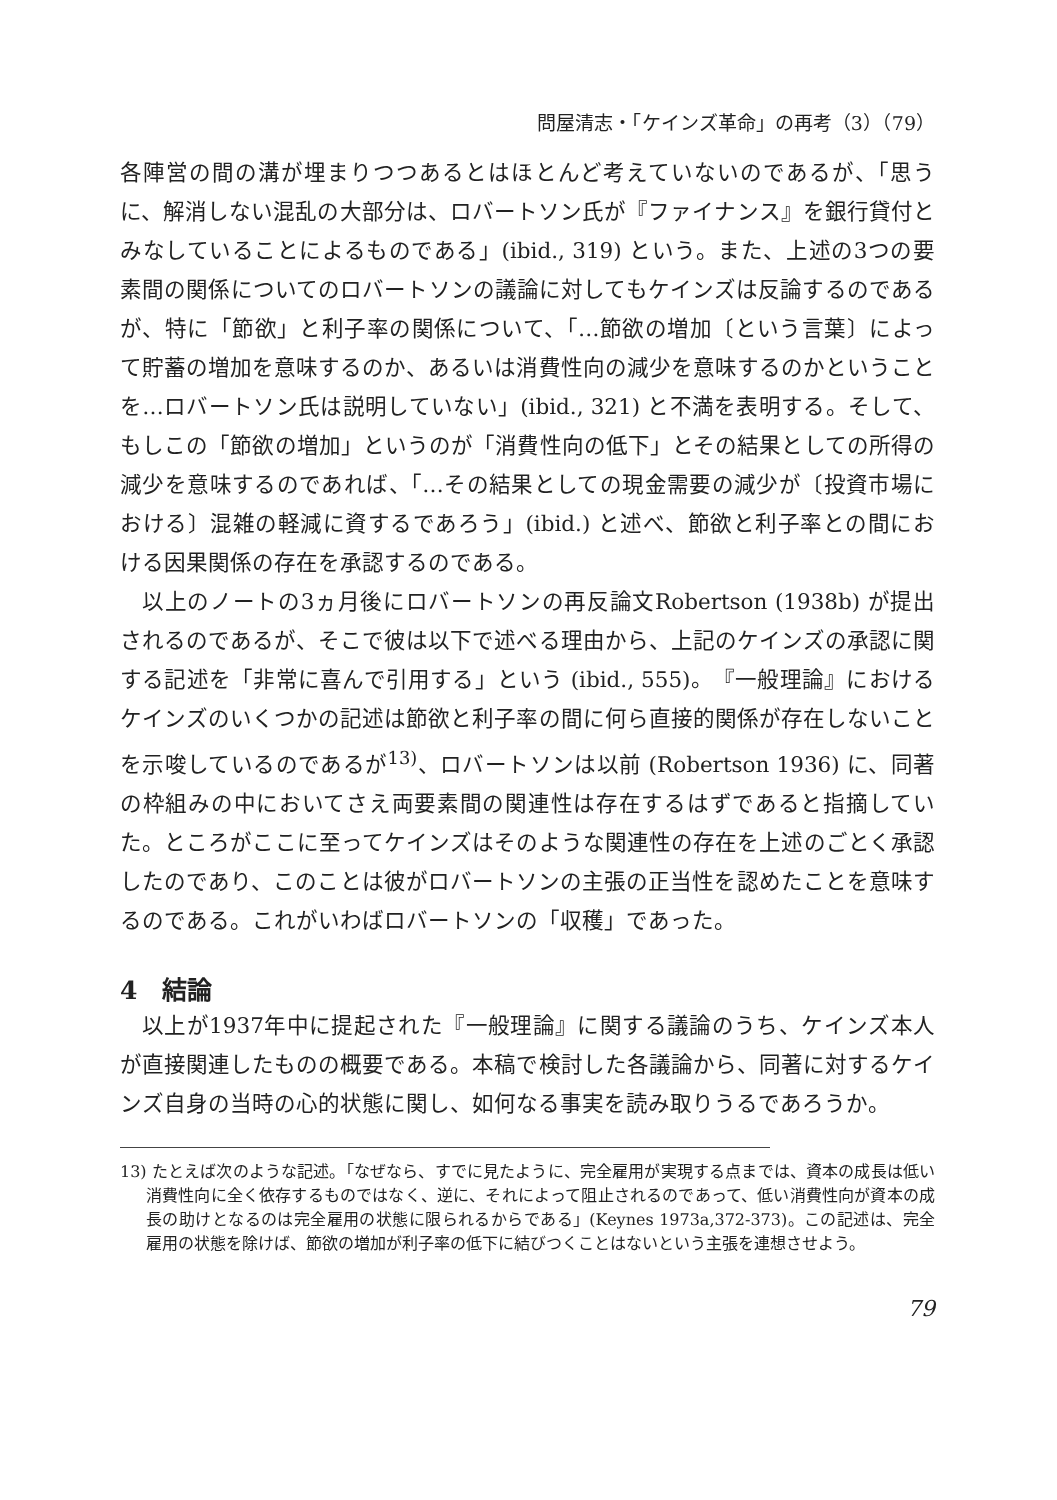問屋清志・「ケインズ革命」の再考（3）（79）
各陣営の間の溝が埋まりつつあるとはほとんど考えていないのであるが、「思うに、解消しない混乱の大部分は、ロバートソン氏が『ファイナンス』を銀行貸付とみなしていることによるものである」(ibid., 319) という。また、上述の3つの要素間の関係についてのロバートソンの議論に対してもケインズは反論するのであるが、特に「節欲」と利子率の関係について、「…節欲の増加〔という言葉〕によって貯蓄の増加を意味するのか、あるいは消費性向の減少を意味するのかということを…ロバートソン氏は説明していない」(ibid., 321) と不満を表明する。そして、もしこの「節欲の増加」というのが「消費性向の低下」とその結果としての所得の減少を意味するのであれば、「…その結果としての現金需要の減少が〔投資市場における〕混雑の軽減に資するであろう」(ibid.) と述べ、節欲と利子率との間における因果関係の存在を承認するのである。
以上のノートの3ヵ月後にロバートソンの再反論文Robertson (1938b) が提出されるのであるが、そこで彼は以下で述べる理由から、上記のケインズの承認に関する記述を「非常に喜んで引用する」という (ibid., 555)。『一般理論』におけるケインズのいくつかの記述は節欲と利子率の間に何ら直接的関係が存在しないことを示唆しているのであるが<sup>13)</sup>、ロバートソンは以前 (Robertson 1936) に、同著の枠組みの中においてさえ両要素間の関連性は存在するはずであると指摘していた。ところがここに至ってケインズはそのような関連性の存在を上述のごとく承認したのであり、このことは彼がロバートソンの主張の正当性を認めたことを意味するのである。これがいわばロバートソンの「収穫」であった。
4　結論
以上が1937年中に提起された『一般理論』に関する議論のうち、ケインズ本人が直接関連したものの概要である。本稿で検討した各議論から、同著に対するケインズ自身の当時の心的状態に関し、如何なる事実を読み取りうるであろうか。
13) たとえば次のような記述。「なぜなら、すでに見たように、完全雇用が実現する点までは、資本の成長は低い消費性向に全く依存するものではなく、逆に、それによって阻止されるのであって、低い消費性向が資本の成長の助けとなるのは完全雇用の状態に限られるからである」(Keynes 1973a,372-373)。この記述は、完全雇用の状態を除けば、節欲の増加が利子率の低下に結びつくことはないという主張を連想させよう。
79